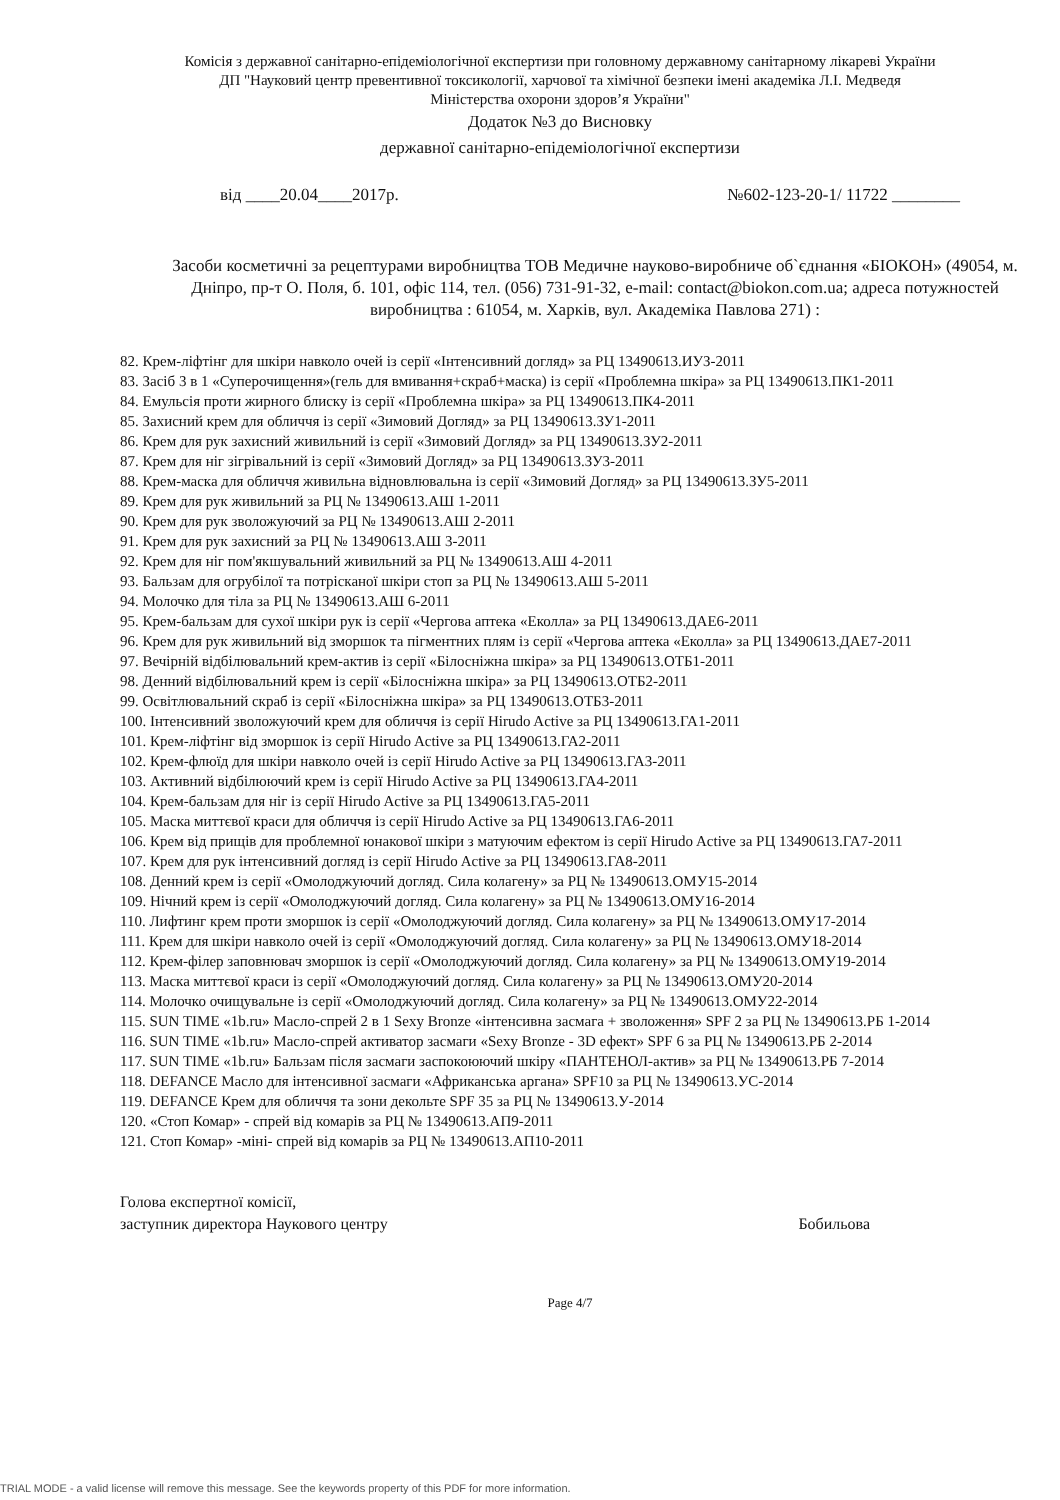Комісія з державної санітарно-епідеміологічної експертизи при головному державному санітарному лікареві України
ДП "Науковий центр превентивної токсикології, харчової та хімічної безпеки імені академіка Л.І. Медведя
Міністерства охорони здоров’я України"
Додаток №3 до Висновку
державної санітарно-епідеміологічної експертизи
від ____20.04____2017р. №602-123-20-1/ 11722 ________
Засоби косметичні за рецептурами виробництва ТОВ Медичне науково-виробниче об`єднання «БІОКОН» (49054, м. Дніпро, пр-т О. Поля, б. 101, офіс 114, тел. (056) 731-91-32, e-mail: contact@biokon.com.ua; адреса потужностей виробництва : 61054, м. Харків, вул. Академіка Павлова 271) :
82. Крем-ліфтінг для шкіри навколо очей із серії «Інтенсивний догляд» за РЦ 13490613.ИУЗ-2011
83. Засіб 3 в 1 «Суперочищення»(гель для вмивання+скраб+маска) із серії «Проблемна шкіра» за РЦ 13490613.ПК1-2011
84. Емульсія проти жирного блиску із серії «Проблемна шкіра» за РЦ 13490613.ПК4-2011
85. Захисний крем для обличчя із серії «Зимовий Догляд» за РЦ 13490613.ЗУ1-2011
86. Крем для рук захисний живильний із серії «Зимовий Догляд» за РЦ 13490613.ЗУ2-2011
87. Крем для ніг зігрівальний із серії «Зимовий Догляд» за РЦ 13490613.ЗУ3-2011
88. Крем-маска для обличчя живильна відновлювальна із серії «Зимовий Догляд» за РЦ 13490613.ЗУ5-2011
89. Крем для рук живильний за РЦ № 13490613.АШ 1-2011
90. Крем для рук зволожуючий за РЦ № 13490613.АШ 2-2011
91. Крем для рук захисний за РЦ № 13490613.АШ 3-2011
92. Крем для ніг пом'якшувальний живильний за РЦ № 13490613.АШ 4-2011
93. Бальзам для огрубілої та потрісканої шкіри стоп за РЦ № 13490613.АШ 5-2011
94. Молочко для тіла за РЦ № 13490613.АШ 6-2011
95. Крем-бальзам для сухої шкіри рук із серії «Чергова аптека «Еколла» за РЦ 13490613.ДАЕ6-2011
96. Крем для рук живильний від зморшок та пігментних плям із серії «Чергова аптека «Еколла» за РЦ 13490613.ДАЕ7-2011
97. Вечірній відбілювальний крем-актив із серії «Білосніжна шкіра» за РЦ 13490613.ОТБ1-2011
98. Денний відбілювальний крем із серії «Білосніжна шкіра» за РЦ 13490613.ОТБ2-2011
99. Освітлювальний скраб із серії «Білосніжна шкіра» за РЦ 13490613.ОТБ3-2011
100. Інтенсивний зволожуючий крем для обличчя із серії Hirudo Active за РЦ 13490613.ГА1-2011
101. Крем-ліфтінг від зморшок із серії Hirudo Active за РЦ 13490613.ГА2-2011
102. Крем-флюїд для шкіри навколо очей із серії Hirudo Active за РЦ 13490613.ГА3-2011
103. Активний відбілюючий крем із серії Hirudo Active за РЦ 13490613.ГА4-2011
104. Крем-бальзам для ніг із серії Hirudo Active за РЦ 13490613.ГА5-2011
105. Маска миттєвої краси для обличчя із серії Hirudo Active за РЦ 13490613.ГА6-2011
106. Крем від прищів для проблемної юнакової шкіри з матуючим ефектом із серії Hirudo Active за РЦ 13490613.ГА7-2011
107. Крем для рук інтенсивний догляд із серії Hirudo Active за РЦ 13490613.ГА8-2011
108. Денний крем із серії «Омолоджуючий догляд. Сила колагену» за РЦ № 13490613.ОМУ15-2014
109. Нічний крем із серії «Омолоджуючий догляд. Сила колагену» за РЦ № 13490613.ОМУ16-2014
110. Лифтинг крем проти зморшок із серії «Омолоджуючий догляд. Сила колагену» за РЦ № 13490613.ОМУ17-2014
111. Крем для шкіри навколо очей із серії «Омолоджуючий догляд. Сила колагену» за РЦ № 13490613.ОМУ18-2014
112. Крем-філер заповнювач зморшок із серії «Омолоджуючий догляд. Сила колагену» за РЦ № 13490613.ОМУ19-2014
113. Маска миттєвої краси із серії «Омолоджуючий догляд. Сила колагену» за РЦ № 13490613.ОМУ20-2014
114. Молочко очищувальне із серії «Омолоджуючий догляд. Сила колагену» за РЦ № 13490613.ОМУ22-2014
115. SUN TIME «1b.ru» Масло-спрей 2 в 1 Sexy Bronze «інтенсивна засмага + зволоження» SPF 2 за РЦ № 13490613.РБ 1-2014
116. SUN TIME «1b.ru» Масло-спрей активатор засмаги «Sexy Bronze - 3D ефект» SPF 6 за РЦ № 13490613.РБ 2-2014
117. SUN TIME «1b.ru» Бальзам після засмаги заспокоюючий шкіру «ПАНТЕНОЛ-актив» за РЦ № 13490613.РБ 7-2014
118. DEFANCE Масло для інтенсивної засмаги «Африканська аргана» SPF10 за РЦ № 13490613.УС-2014
119. DEFANCE Крем для обличчя та зони декольте SPF 35 за РЦ № 13490613.У-2014
120. «Стоп Комар» - спрей від комарів за РЦ № 13490613.АП9-2011
121. Стоп Комар» -міні- спрей від комарів за РЦ № 13490613.АП10-2011
Голова експертної комісії,
заступник директора Наукового центру
Бобильова
Page 4/7
TRIAL MODE - a valid license will remove this message. See the keywords property of this PDF for more information.